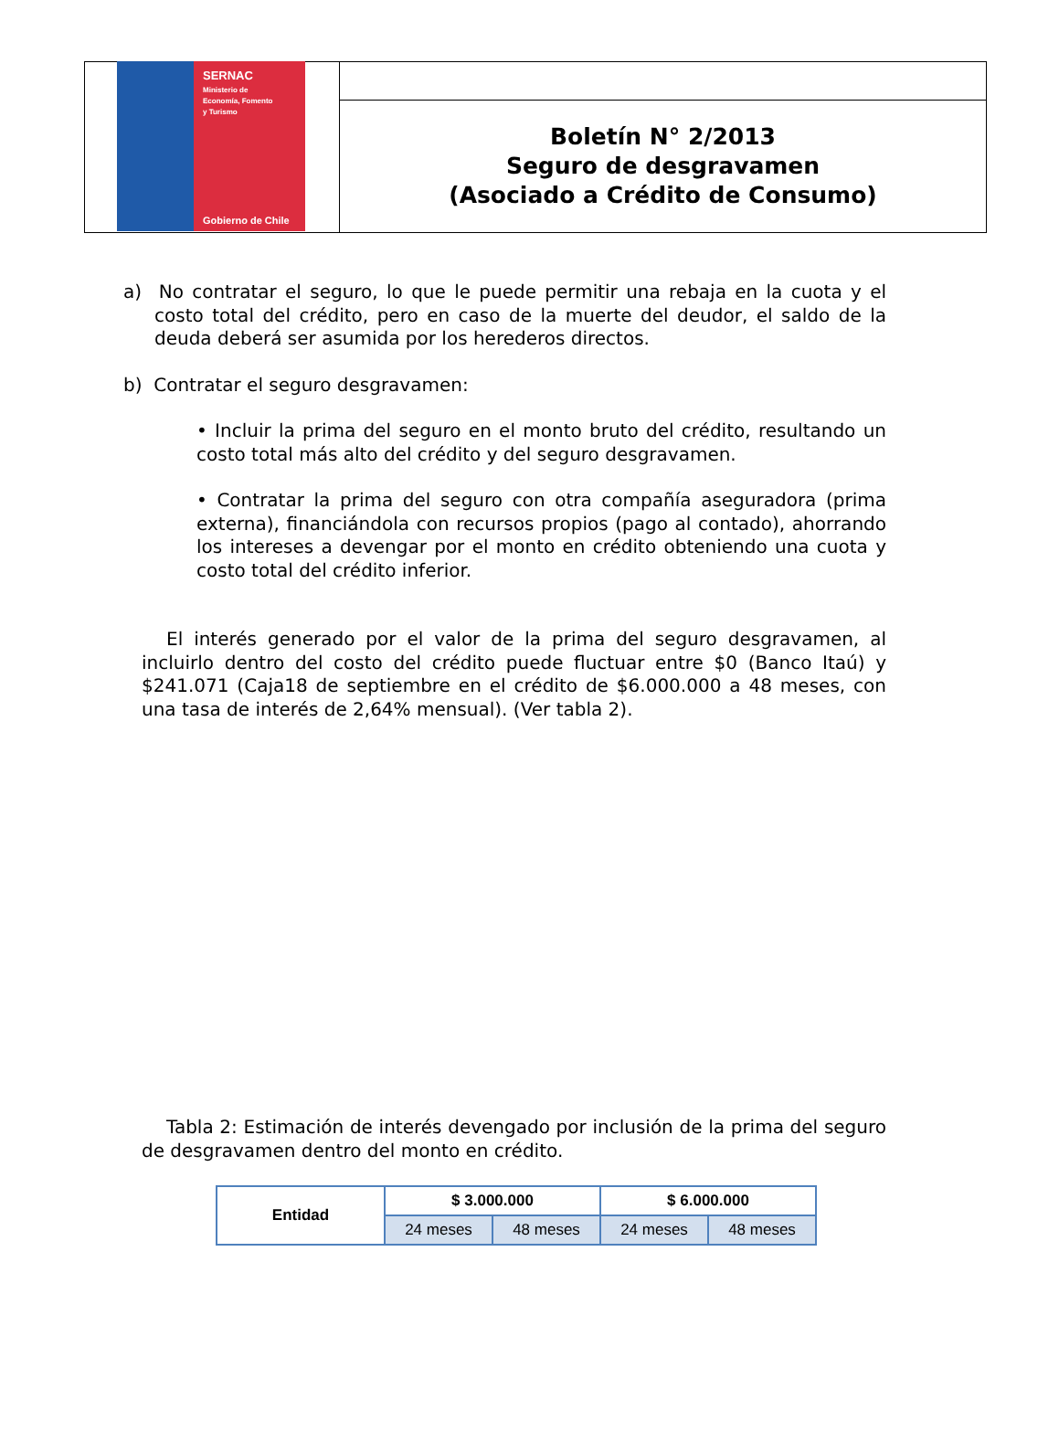SERNAC
Ministerio de
Economía, Fomento
y Turismo
Gobierno de Chile
Boletín N° 2/2013
Seguro de desgravamen
(Asociado a Crédito de Consumo)
a) No contratar el seguro, lo que le puede permitir una rebaja en la cuota y el costo total del crédito, pero en caso de la muerte del deudor, el saldo de la deuda deberá ser asumida por los herederos directos.
b) Contratar el seguro desgravamen:
• Incluir la prima del seguro en el monto bruto del crédito, resultando un costo total más alto del crédito y del seguro desgravamen.
• Contratar la prima del seguro con otra compañía aseguradora (prima externa), financiándola con recursos propios (pago al contado), ahorrando los intereses a devengar por el monto en crédito obteniendo una cuota y costo total del crédito inferior.
El interés generado por el valor de la prima del seguro desgravamen, al incluirlo dentro del costo del crédito puede fluctuar entre $0 (Banco Itaú) y $241.071 (Caja18 de septiembre en el crédito de $6.000.000 a 48 meses, con una tasa de interés de 2,64% mensual). (Ver tabla 2).
Tabla 2: Estimación de interés devengado por inclusión de la prima del seguro de desgravamen dentro del monto en crédito.
| Entidad | $ 3.000.000 | | $ 6.000.000 | |
| --- | --- | --- | --- | --- |
| | 24 meses | 48 meses | 24 meses | 48 meses |